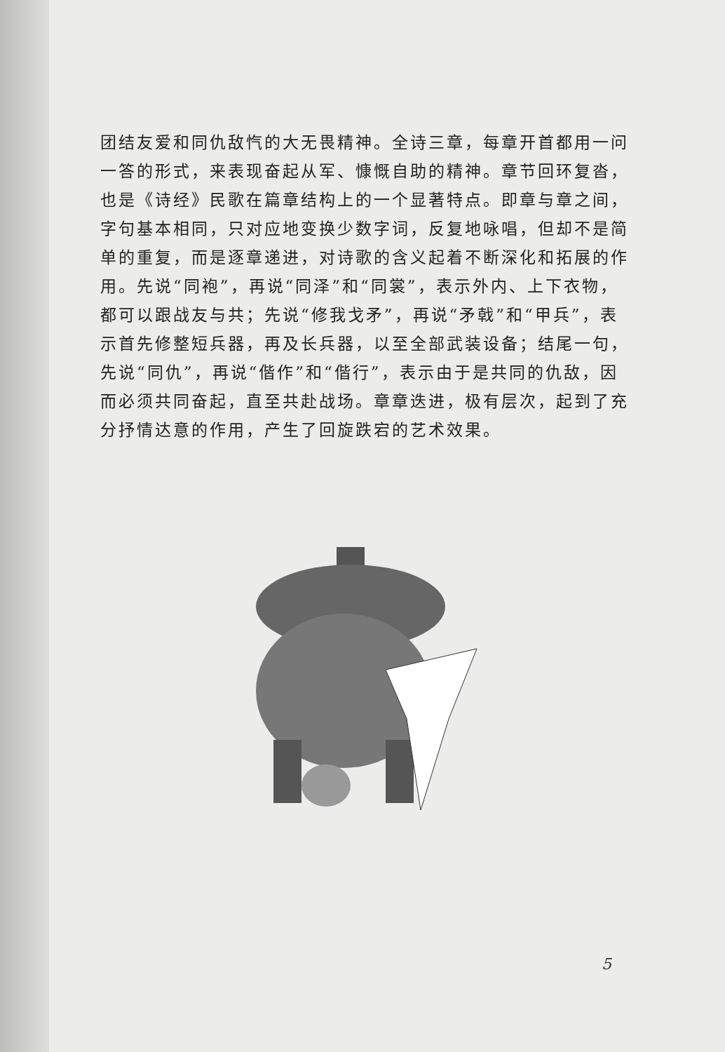团结友爱和同仇敌忾的大无畏精神。全诗三章，每章开首都用一问一答的形式，来表现奋起从军、慷慨自助的精神。章节回环复沓，也是《诗经》民歌在篇章结构上的一个显著特点。即章与章之间，字句基本相同，只对应地变换少数字词，反复地咏唱，但却不是简单的重复，而是逐章递进，对诗歌的含义起着不断深化和拓展的作用。先说“同袍”，再说“同泽”和“同裳”，表示外内、上下衣物，都可以跟战友与共；先说“修我戈矛”，再说“矛戟”和“甲兵”，表示首先修整短兵器，再及长兵器，以至全部武装设备；结尾一句，先说“同仇”，再说“偕作”和“偕行”，表示由于是共同的仇敌，因而必须共同奋起，直至共赴战场。章章迭进，极有层次，起到了充分抒情达意的作用，产生了回旋跌宕的艺术效果。
5